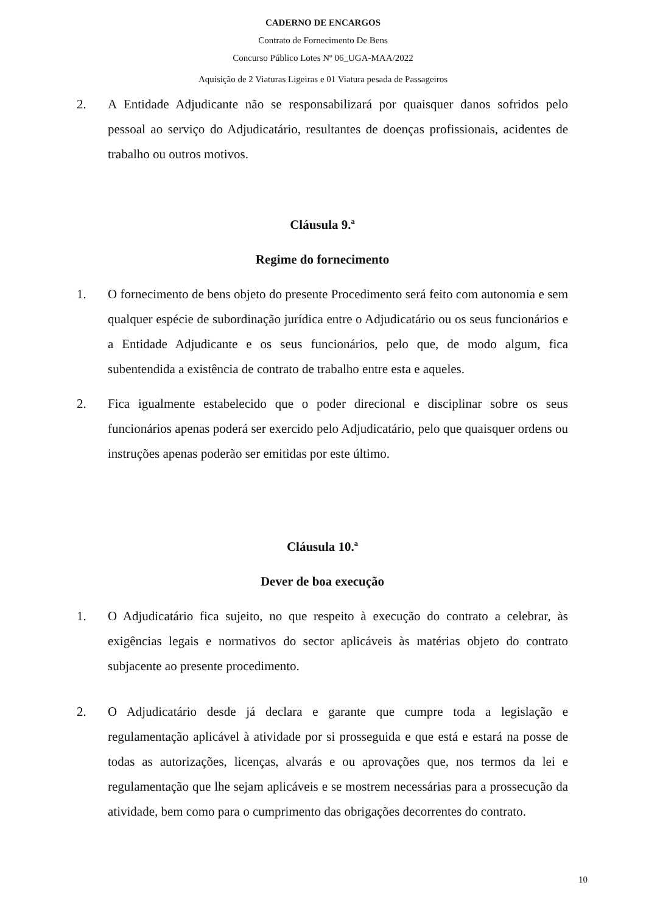CADERNO DE ENCARGOS
Contrato de Fornecimento De Bens
Concurso Público Lotes Nº 06_UGA-MAA/2022
Aquisição de 2 Viaturas Ligeiras e 01 Viatura pesada de Passageiros
2. A Entidade Adjudicante não se responsabilizará por quaisquer danos sofridos pelo pessoal ao serviço do Adjudicatário, resultantes de doenças profissionais, acidentes de trabalho ou outros motivos.
Cláusula 9.ª
Regime do fornecimento
1. O fornecimento de bens objeto do presente Procedimento será feito com autonomia e sem qualquer espécie de subordinação jurídica entre o Adjudicatário ou os seus funcionários e a Entidade Adjudicante e os seus funcionários, pelo que, de modo algum, fica subentendida a existência de contrato de trabalho entre esta e aqueles.
2. Fica igualmente estabelecido que o poder direcional e disciplinar sobre os seus funcionários apenas poderá ser exercido pelo Adjudicatário, pelo que quaisquer ordens ou instruções apenas poderão ser emitidas por este último.
Cláusula 10.ª
Dever de boa execução
1. O Adjudicatário fica sujeito, no que respeito à execução do contrato a celebrar, às exigências legais e normativos do sector aplicáveis às matérias objeto do contrato subjacente ao presente procedimento.
2. O Adjudicatário desde já declara e garante que cumpre toda a legislação e regulamentação aplicável à atividade por si prosseguida e que está e estará na posse de todas as autorizações, licenças, alvarás e ou aprovações que, nos termos da lei e regulamentação que lhe sejam aplicáveis e se mostrem necessárias para a prossecução da atividade, bem como para o cumprimento das obrigações decorrentes do contrato.
10